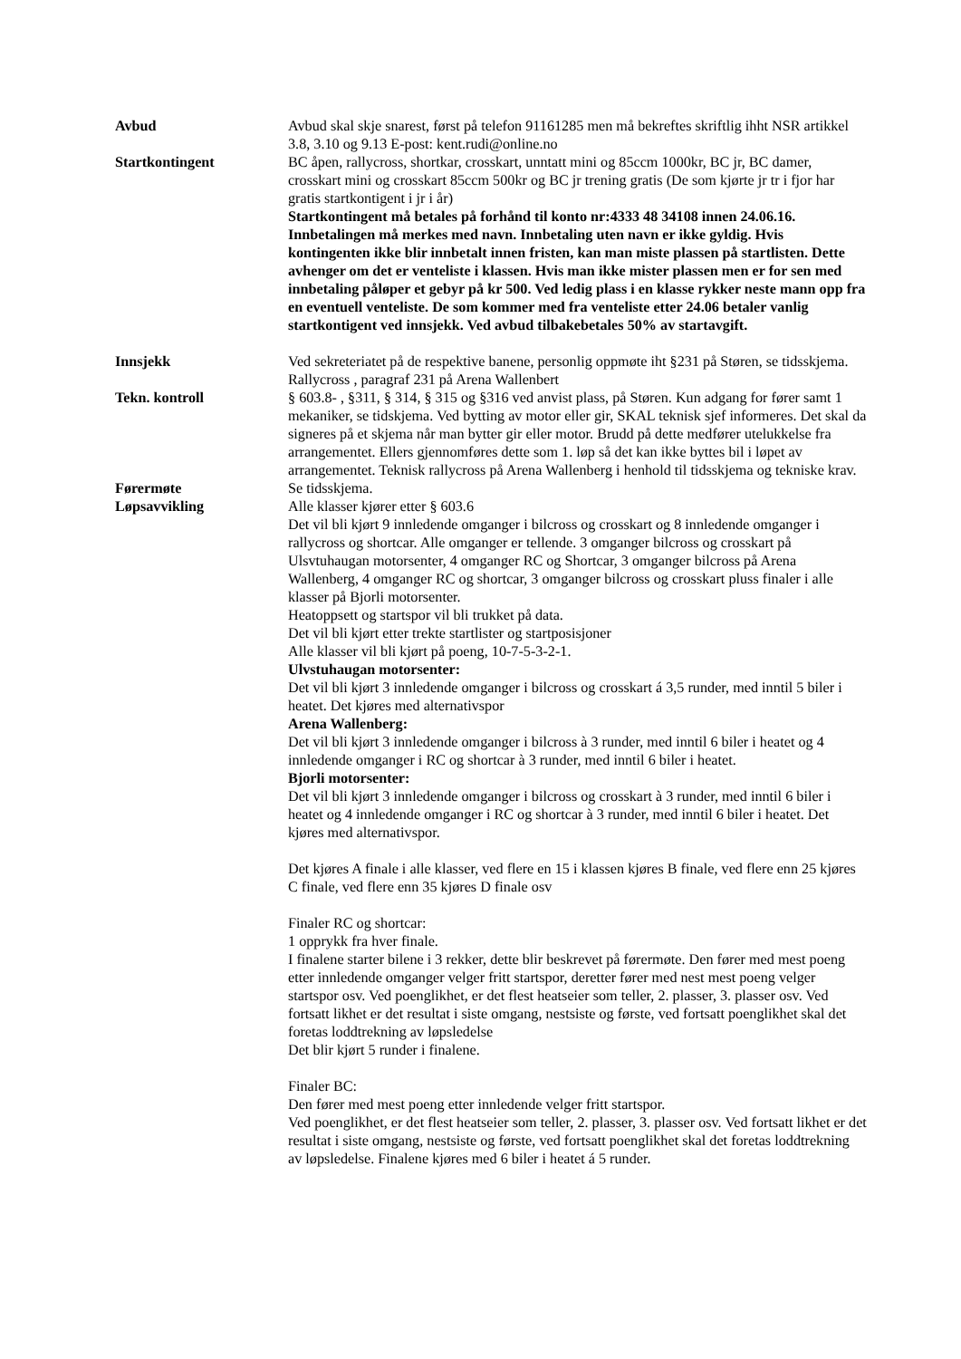Avbud Avbud skal skje snarest, først på telefon 91161285 men må bekreftes skriftlig ihht NSR artikkel 3.8, 3.10 og 9.13 E-post: kent.rudi@online.no
Startkontingent BC åpen, rallycross, shortkar, crosskart, unntatt mini og 85ccm 1000kr, BC jr, BC damer, crosskart mini og crosskart 85ccm 500kr og BC jr trening gratis (De som kjørte jr tr i fjor har gratis startkontigent i jr i år)
Startkontingent må betales på forhånd til konto nr:4333 48 34108 innen 24.06.16. Innbetalingen må merkes med navn. Innbetaling uten navn er ikke gyldig. Hvis kontingenten ikke blir innbetalt innen fristen, kan man miste plassen på startlisten. Dette avhenger om det er venteliste i klassen. Hvis man ikke mister plassen men er for sen med innbetaling påløper et gebyr på kr 500. Ved ledig plass i en klasse rykker neste mann opp fra en eventuell venteliste. De som kommer med fra venteliste etter 24.06 betaler vanlig startkontigent ved innsjekk. Ved avbud tilbakebetales 50% av startavgift.
Innsjekk Ved sekreteriatet på de respektive banene, personlig oppmøte iht §231 på Støren, se tidsskjema. Rallycross , paragraf 231 på Arena Wallenbert
Tekn. kontroll § 603.8- , §311, § 314, § 315 og §316 ved anvist plass, på Støren. Kun adgang for fører samt 1 mekaniker, se tidskjema. Ved bytting av motor eller gir, SKAL teknisk sjef informeres. Det skal da signeres på et skjema når man bytter gir eller motor. Brudd på dette medfører utelukkelse fra arrangementet. Ellers gjennomføres dette som 1. løp så det kan ikke byttes bil i løpet av arrangementet. Teknisk rallycross på Arena Wallenberg i henhold til tidsskjema og tekniske krav.
Førermøte Se tidsskjema.
Løpsavvikling Alle klasser kjører etter § 603.6
Det vil bli kjørt 9 innledende omganger i bilcross og crosskart og 8 innledende omganger i rallycross og shortcar. Alle omganger er tellende. 3 omganger bilcross og crosskart på Ulsvtuhaugan motorsenter, 4 omganger RC og Shortcar, 3 omganger bilcross på Arena Wallenberg, 4 omganger RC og shortcar, 3 omganger bilcross og crosskart pluss finaler i alle klasser på Bjorli motorsenter.
Heatoppsett og startspor vil bli trukket på data.
Det vil bli kjørt etter trekte startlister og startposisjoner
Alle klasser vil bli kjørt på poeng, 10-7-5-3-2-1.
Ulvstuhaugan motorsenter:
Det vil bli kjørt 3 innledende omganger i bilcross og crosskart á 3,5 runder, med inntil 5 biler i heatet. Det kjøres med alternativspor
Arena Wallenberg:
Det vil bli kjørt 3 innledende omganger i bilcross à 3 runder, med inntil 6 biler i heatet og 4 innledende omganger i RC og shortcar à 3 runder, med inntil 6 biler i heatet.
Bjorli motorsenter:
Det vil bli kjørt 3 innledende omganger i bilcross og crosskart à 3 runder, med inntil 6 biler i heatet og 4 innledende omganger i RC og shortcar à 3 runder, med inntil 6 biler i heatet. Det kjøres med alternativspor.
Det kjøres A finale i alle klasser, ved flere en 15 i klassen kjøres B finale, ved flere enn 25 kjøres C finale, ved flere enn 35 kjøres D finale osv
Finaler RC og shortcar:
1 opprykk fra hver finale.
I finalene starter bilene i 3 rekker, dette blir beskrevet på førermøte. Den fører med mest poeng etter innledende omganger velger fritt startspor, deretter fører med nest mest poeng velger startspor osv. Ved poenglikhet, er det flest heatseier som teller, 2. plasser, 3. plasser osv. Ved fortsatt likhet er det resultat i siste omgang, nestsiste og første, ved fortsatt poenglikhet skal det foretas loddtrekning av løpsledelse
Det blir kjørt 5 runder i finalene.
Finaler BC:
Den fører med mest poeng etter innledende velger fritt startspor.
Ved poenglikhet, er det flest heatseier som teller, 2. plasser, 3. plasser osv. Ved fortsatt likhet er det resultat i siste omgang, nestsiste og første, ved fortsatt poenglikhet skal det foretas loddtrekning av løpsledelse. Finalene kjøres med 6 biler i heatet á 5 runder.